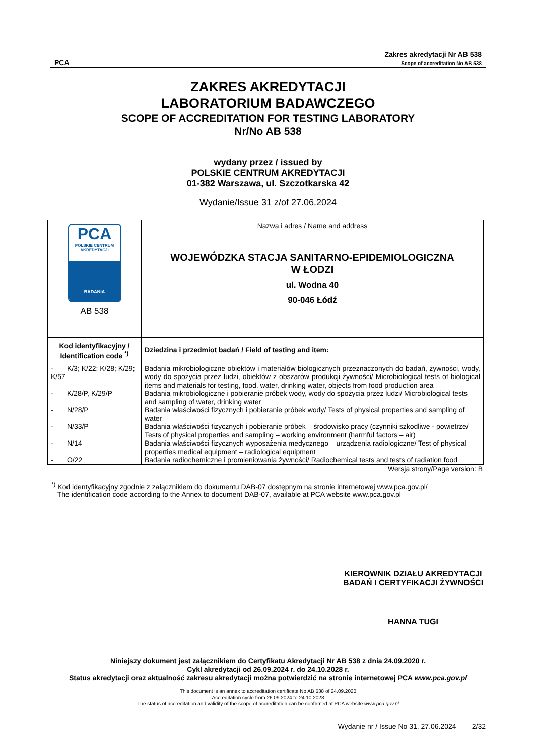PCA Zakres akredytacji Nr AB 538
Scope of accreditation No AB 538
ZAKRES AKREDYTACJI
LABORATORIUM BADAWCZEGO
SCOPE OF ACCREDITATION FOR TESTING LABORATORY
Nr/No AB 538
wydany przez / issued by
POLSKIE CENTRUM AKREDYTACJI
01-382 Warszawa, ul. Szczotkarska 42
Wydanie/Issue 31 z/of 27.06.2024
| PCA POLSKIE CENTRUM AKREDYTACJI BADANIA AB 538 | Nazwa i adres / Name and address WOJEWÓDZKA STACJA SANITARNO-EPIDEMIOLOGICZNA W ŁODZI ul. Wodna 40 90-046 Łódź |
| Kod identyfikacyjny / Identification code <sup>*)</sup> | Dziedzina i przedmiot badań / Field of testing and item: |
| - K/3; K/22; K/28; K/29; K/57 | Badania mikrobiologiczne obiektów i materiałów biologicznych przeznaczonych do badań, żywności, wody, wody do spożycia przez ludzi, obiektów z obszarów produkcji żywności/ Microbiological tests of biological items and materials for testing, food, water, drinking water, objects from food production area |
| - K/28/P, K/29/P | Badania mikrobiologiczne i pobieranie próbek wody, wody do spożycia przez ludzi/ Microbiological tests and sampling of water, drinking water |
| - N/28/P | Badania właściwości fizycznych i pobieranie próbek wody/ Tests of physical properties and sampling of water |
| - N/33/P | Badania właściwości fizycznych i pobieranie próbek – środowisko pracy (czynniki szkodliwe - powietrze/ Tests of physical properties and sampling – working environment (harmful factors – air) |
| - N/14 | Badania właściwości fizycznych wyposażenia medycznego – urządzenia radiologiczne/ Test of physical properties medical equipment – radiological equipment |
| - O/22 | Badania radiochemiczne i promieniowania żywności/ Radiochemical tests and tests of radiation food |
Wersja strony/Page version: B
<sup>*)</sup> Kod identyfikacyjny zgodnie z załącznikiem do dokumentu DAB-07 dostępnym na stronie internetowej www.pca.gov.pl/
The identification code according to the Annex to document DAB-07, available at PCA website www.pca.gov.pl
KIEROWNIK DZIAŁU AKREDYTACJI
BADAŃ I CERTYFIKACJI ŻYWNOŚCI
HANNA TUGI
Niniejszy dokument jest załącznikiem do Certyfikatu Akredytacji Nr AB 538 z dnia 24.09.2020 r.
Cykl akredytacji od 26.09.2024 r. do 24.10.2028 r.
Status akredytacji oraz aktualność zakresu akredytacji można potwierdzić na stronie internetowej PCA www.pca.gov.pl
This document is an annex to accreditation certificate No AB 538 of 24.09.2020
Accreditation cycle from 26.09.2024 to 24.10.2028
The status of accreditation and validity of the scope of accreditation can be confirmed at PCA website www.pca.gov.pl
Wydanie nr / Issue No 31, 27.06.2024 2/32